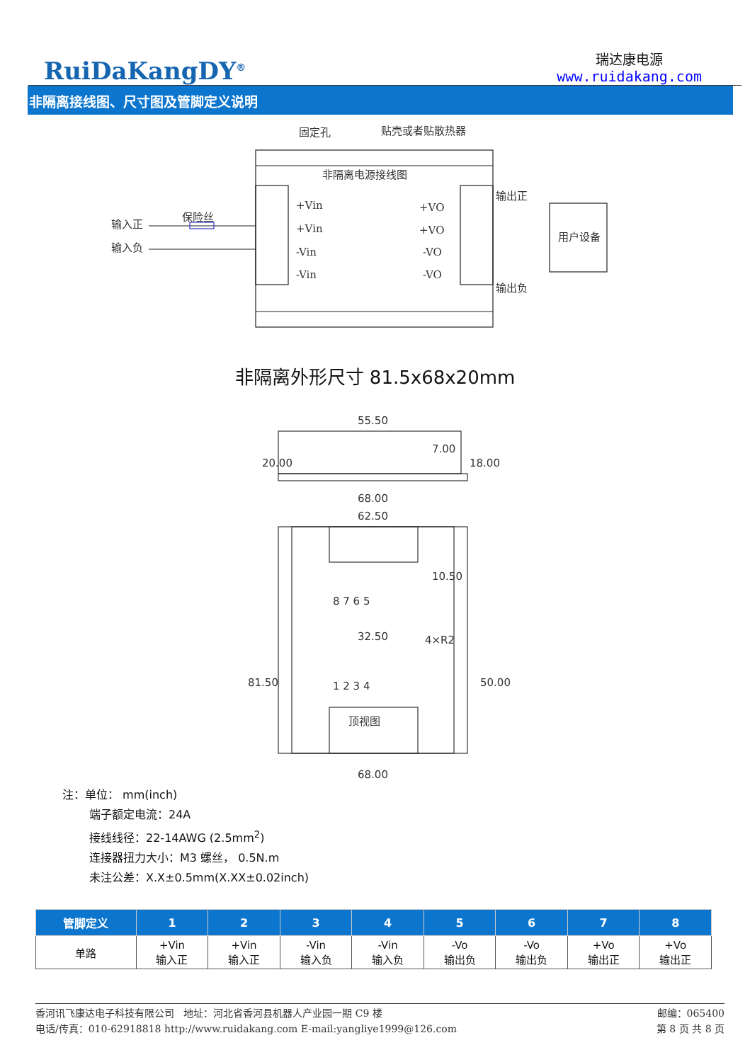RuiDaKangDY<sup>®</sup>
瑞达康电源
www.ruidakang.com
非隔离接线图、尺寸图及管脚定义说明
固定孔
贴壳或者贴散热器
非隔离电源接线图
+Vin
+Vin
-Vin
-Vin
+VO
+VO
-VO
-VO
输出正
输出负
用户设备
输入正
输入负
保险丝
非隔离外形尺寸 81.5x68x20mm
55.50
68.00
62.50
32.50
顶视图
68.00
8 7 6 5
1 2 3 4
20.00
18.00
7.00
10.50
81.50
50.00
4×R2
注：单位： mm(inch)
端子额定电流：24A
接线线径：22-14AWG (2.5mm<sup>2</sup>)
连接器扭力大小：M3 螺丝， 0.5N.m
未注公差：X.X±0.5mm(X.XX±0.02inch)
| 管脚定义 | 1 | 2 | 3 | 4 | 5 | 6 | 7 | 8 |
| --- | --- | --- | --- | --- | --- | --- | --- | --- |
| 单路 | +Vin 输入正 | +Vin 输入正 | -Vin 输入负 | -Vin 输入负 | -Vo 输出负 | -Vo 输出负 | +Vo 输出正 | +Vo 输出正 |
香河讯飞康达电子科技有限公司 地址：河北省香河县机器人产业园一期 C9 楼 邮编：065400
电话/传真：010-62918818 http://www.ruidakang.com E-mail:yangliye1999@126.com 第 8 页 共 8 页